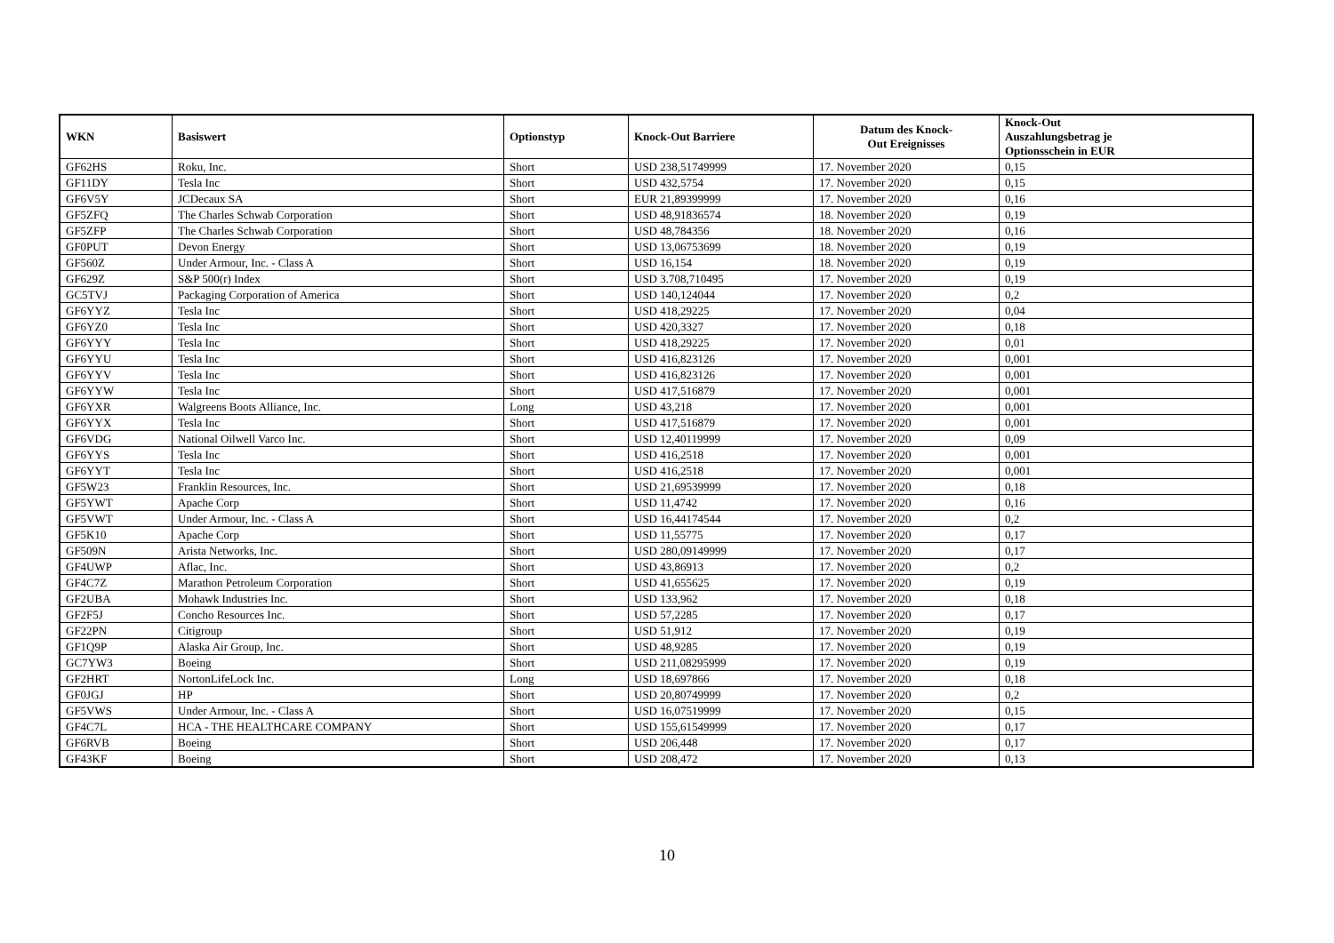| WKN | Basiswert | Optionstyp | Knock-Out Barriere | Datum des Knock- Out Ereignisses | Knock-Out Auszahlungsbetrag je Optionsschein in EUR |
| --- | --- | --- | --- | --- | --- |
| GF62HS | Roku, Inc. | Short | USD 238,51749999 | 17. November 2020 | 0,15 |
| GF11DY | Tesla Inc | Short | USD 432,5754 | 17. November 2020 | 0,15 |
| GF6V5Y | JCDecaux SA | Short | EUR 21,89399999 | 17. November 2020 | 0,16 |
| GF5ZFQ | The Charles Schwab Corporation | Short | USD 48,91836574 | 18. November 2020 | 0,19 |
| GF5ZFP | The Charles Schwab Corporation | Short | USD 48,784356 | 18. November 2020 | 0,16 |
| GF0PUT | Devon Energy | Short | USD 13,06753699 | 18. November 2020 | 0,19 |
| GF560Z | Under Armour, Inc. - Class A | Short | USD 16,154 | 18. November 2020 | 0,19 |
| GF629Z | S&P 500(r) Index | Short | USD 3.708,710495 | 17. November 2020 | 0,19 |
| GC5TVJ | Packaging Corporation of America | Short | USD 140,124044 | 17. November 2020 | 0,2 |
| GF6YYZ | Tesla Inc | Short | USD 418,29225 | 17. November 2020 | 0,04 |
| GF6YZ0 | Tesla Inc | Short | USD 420,3327 | 17. November 2020 | 0,18 |
| GF6YYY | Tesla Inc | Short | USD 418,29225 | 17. November 2020 | 0,01 |
| GF6YYU | Tesla Inc | Short | USD 416,823126 | 17. November 2020 | 0,001 |
| GF6YYV | Tesla Inc | Short | USD 416,823126 | 17. November 2020 | 0,001 |
| GF6YYW | Tesla Inc | Short | USD 417,516879 | 17. November 2020 | 0,001 |
| GF6YXR | Walgreens Boots Alliance, Inc. | Long | USD 43,218 | 17. November 2020 | 0,001 |
| GF6YYX | Tesla Inc | Short | USD 417,516879 | 17. November 2020 | 0,001 |
| GF6VDG | National Oilwell Varco Inc. | Short | USD 12,40119999 | 17. November 2020 | 0,09 |
| GF6YYS | Tesla Inc | Short | USD 416,2518 | 17. November 2020 | 0,001 |
| GF6YYT | Tesla Inc | Short | USD 416,2518 | 17. November 2020 | 0,001 |
| GF5W23 | Franklin Resources, Inc. | Short | USD 21,69539999 | 17. November 2020 | 0,18 |
| GF5YWT | Apache Corp | Short | USD 11,4742 | 17. November 2020 | 0,16 |
| GF5VWT | Under Armour, Inc. - Class A | Short | USD 16,44174544 | 17. November 2020 | 0,2 |
| GF5K10 | Apache Corp | Short | USD 11,55775 | 17. November 2020 | 0,17 |
| GF509N | Arista Networks, Inc. | Short | USD 280,09149999 | 17. November 2020 | 0,17 |
| GF4UWP | Aflac, Inc. | Short | USD 43,86913 | 17. November 2020 | 0,2 |
| GF4C7Z | Marathon Petroleum Corporation | Short | USD 41,655625 | 17. November 2020 | 0,19 |
| GF2UBA | Mohawk Industries Inc. | Short | USD 133,962 | 17. November 2020 | 0,18 |
| GF2F5J | Concho Resources Inc. | Short | USD 57,2285 | 17. November 2020 | 0,17 |
| GF22PN | Citigroup | Short | USD 51,912 | 17. November 2020 | 0,19 |
| GF1Q9P | Alaska Air Group, Inc. | Short | USD 48,9285 | 17. November 2020 | 0,19 |
| GC7YW3 | Boeing | Short | USD 211,08295999 | 17. November 2020 | 0,19 |
| GF2HRT | NortonLifeLock Inc. | Long | USD 18,697866 | 17. November 2020 | 0,18 |
| GF0JGJ | HP | Short | USD 20,80749999 | 17. November 2020 | 0,2 |
| GF5VWS | Under Armour, Inc. - Class A | Short | USD 16,07519999 | 17. November 2020 | 0,15 |
| GF4C7L | HCA - THE HEALTHCARE COMPANY | Short | USD 155,61549999 | 17. November 2020 | 0,17 |
| GF6RVB | Boeing | Short | USD 206,448 | 17. November 2020 | 0,17 |
| GF43KF | Boeing | Short | USD 208,472 | 17. November 2020 | 0,13 |
10